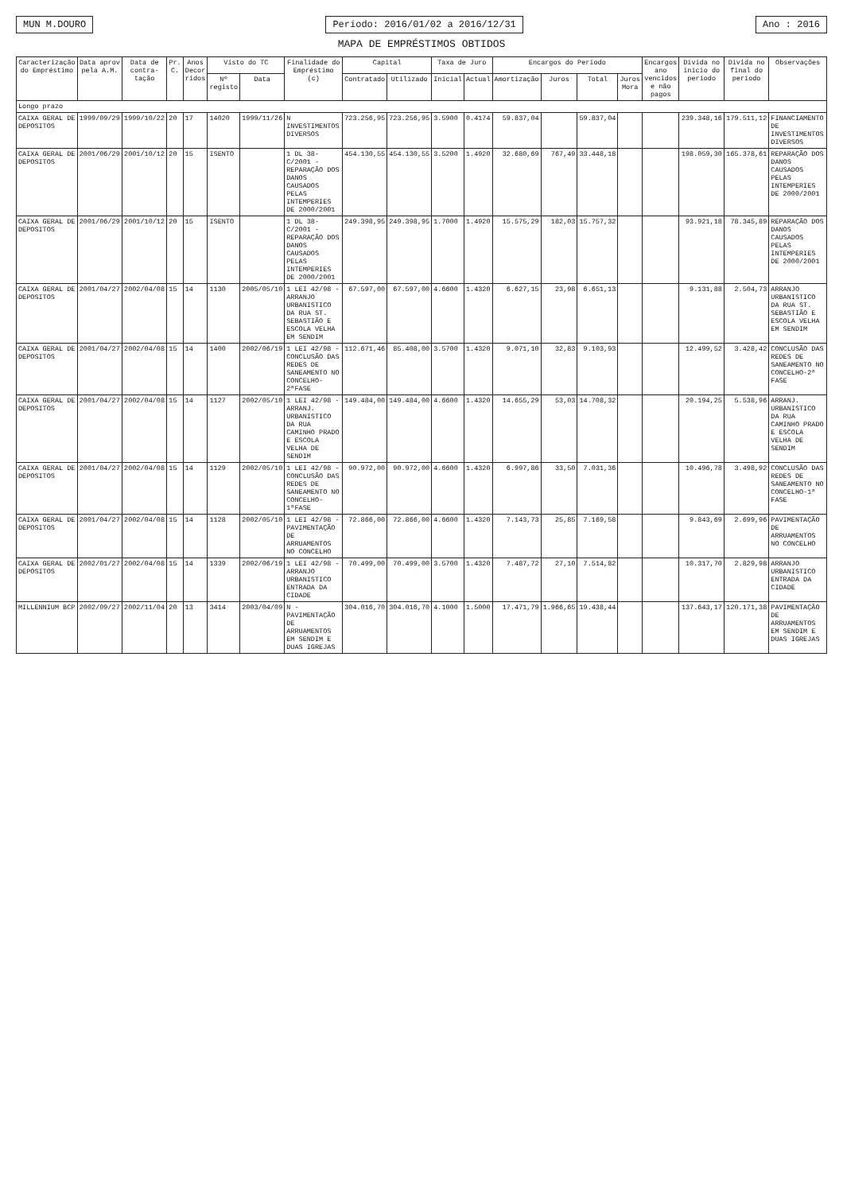MUN M.DOURO
Período: 2016/01/02 a 2016/12/31
Ano : 2016
MAPA DE EMPRÉSTIMOS OBTIDOS
| Caracterização do Empréstimo | Data aprov pela A.M. | Data de contra-tação | Pr. C. | Anos Decor ridos | Visto do TC | | Finalidade do Empréstimo (c) | Capital | | Taxa de Juro | | Encargos do Período | | | | Encargos ano vencidos e não pagos | Dívida no início do período | Dívida no final do período | Observações |
| --- | --- | --- | --- | --- | --- | --- | --- | --- | --- | --- | --- | --- | --- | --- | --- | --- | --- | --- | --- |
| | | | | | Nº registo | Data | | Contratado | Utilizado | Inicial | Actual | Amortização | Juros | Total | Juros Mora | | | | |
| Longo prazo | | | | | | | | | | | | | | | | | | | |
| CAIXA GERAL DE DEPOSITOS | 1999/09/29 | 1999/10/22 | 20 | 17 | 14020 | 1999/11/26 | N INVESTIMENTOS DIVERSOS | 723.256,95 | 723.256,95 | 3.5900 | 0.4174 | 59.837,04 | | 59.837,04 | | | 239.348,16 | 179.511,12 | FINANCIAMENTO DE INVESTIMENTOS DIVERSOS |
| CAIXA GERAL DE DEPOSITOS | 2001/06/29 | 2001/10/12 | 20 | 15 | ISENTO | | 1 DL 38-C/2001 - REPARAÇÃO DOS DANOS CAUSADOS PELAS INTEMPERIES DE 2000/2001 | 454.130,55 | 454.130,55 | 3.5200 | 1.4920 | 32.680,69 | 767,49 | 33.448,18 | | | 198.059,30 | 165.378,61 | REPARAÇÃO DOS DANOS CAUSADOS PELAS INTEMPERIES DE 2000/2001 |
| CAIXA GERAL DE DEPOSITOS | 2001/06/29 | 2001/10/12 | 20 | 15 | ISENTO | | 1 DL 38-C/2001 - REPARAÇÃO DOS DANOS CAUSADOS PELAS INTEMPERIES DE 2000/2001 | 249.398,95 | 249.398,95 | 1.7000 | 1.4920 | 15.575,29 | 182,03 | 15.757,32 | | | 93.921,18 | 78.345,89 | REPARAÇÃO DOS DANOS CAUSADOS PELAS INTEMPERIES DE 2000/2001 |
| CAIXA GERAL DE DEPOSITOS | 2001/04/27 | 2002/04/08 | 15 | 14 | 1130 | 2005/05/10 | 1 LEI 42/98 - ARRANJO URBANISTICO DA RUA ST. SEBASTIÃO E ESCOLA VELHA EM SENDIM | 67.597,00 | 67.597,00 | 4.6600 | 1.4320 | 6.627,15 | 23,98 | 6.651,13 | | | 9.131,88 | 2.504,73 | ARRANJO URBANISTICO DA RUA ST. SEBASTIÃO E ESCOLA VELHA EM SENDIM |
| CAIXA GERAL DE DEPOSITOS | 2001/04/27 | 2002/04/08 | 15 | 14 | 1400 | 2002/06/19 | 1 LEI 42/98 - CONCLUSÃO DAS REDES DE SANEAMENTO NO CONCELHO-2ªFASE | 112.671,46 | 85.408,00 | 3.5700 | 1.4320 | 9.071,10 | 32,83 | 9.103,93 | | | 12.499,52 | 3.428,42 | CONCLUSÃO DAS REDES DE SANEAMENTO NO CONCELHO-2ª FASE |
| CAIXA GERAL DE DEPOSITOS | 2001/04/27 | 2002/04/08 | 15 | 14 | 1127 | 2002/05/10 | 1 LEI 42/98 - ARRANJ. URBANISTICO DA RUA CAMINHO PRADO E ESCOLA VELHA DE SENDIM | 149.484,00 | 149.484,00 | 4.6600 | 1.4320 | 14.655,29 | 53,03 | 14.708,32 | | | 20.194,25 | 5.538,96 | ARRANJ. URBANISTICO DA RUA CAMINHO PRADO E ESCOLA VELHA DE SENDIM |
| CAIXA GERAL DE DEPOSITOS | 2001/04/27 | 2002/04/08 | 15 | 14 | 1129 | 2002/05/10 | 1 LEI 42/98 - CONCLUSÃO DAS REDES DE SANEAMENTO NO CONCELHO-1ªFASE | 90.972,00 | 90.972,00 | 4.6600 | 1.4320 | 6.997,86 | 33,50 | 7.031,36 | | | 10.496,78 | 3.498,92 | CONCLUSÃO DAS REDES DE SANEAMENTO NO CONCELHO-1ª FASE |
| CAIXA GERAL DE DEPOSITOS | 2001/04/27 | 2002/04/08 | 15 | 14 | 1128 | 2002/05/10 | 1 LEI 42/98 - PAVIMENTAÇÃO DE ARRUAMENTOS NO CONCELHO | 72.866,00 | 72.866,00 | 4.6600 | 1.4320 | 7.143,73 | 25,85 | 7.169,58 | | | 9.843,69 | 2.699,96 | PAVIMENTAÇÃO DE ARRUAMENTOS NO CONCELHO |
| CAIXA GERAL DE DEPOSITOS | 2002/01/27 | 2002/04/08 | 15 | 14 | 1339 | 2002/06/19 | 1 LEI 42/98 - ARRANJO URBANISTICO ENTRADA DA CIDADE | 70.499,00 | 70.499,00 | 3.5700 | 1.4320 | 7.487,72 | 27,10 | 7.514,82 | | | 10.317,70 | 2.829,98 | ARRANJO URBANISTICO ENTRADA DA CIDADE |
| MILLENNIUM BCP | 2002/09/27 | 2002/11/04 | 20 | 13 | 3414 | 2003/04/09 | N - PAVIMENTAÇÃO DE ARRUAMENTOS EM SENDIM E DUAS IGREJAS | 304.016,70 | 304.016,70 | 4.1000 | 1.5000 | 17.471,79 | 1.966,65 | 19.438,44 | | | 137.643,17 | 120.171,38 | PAVIMENTAÇÃO DE ARRUAMENTOS EM SENDIM E DUAS IGREJAS |